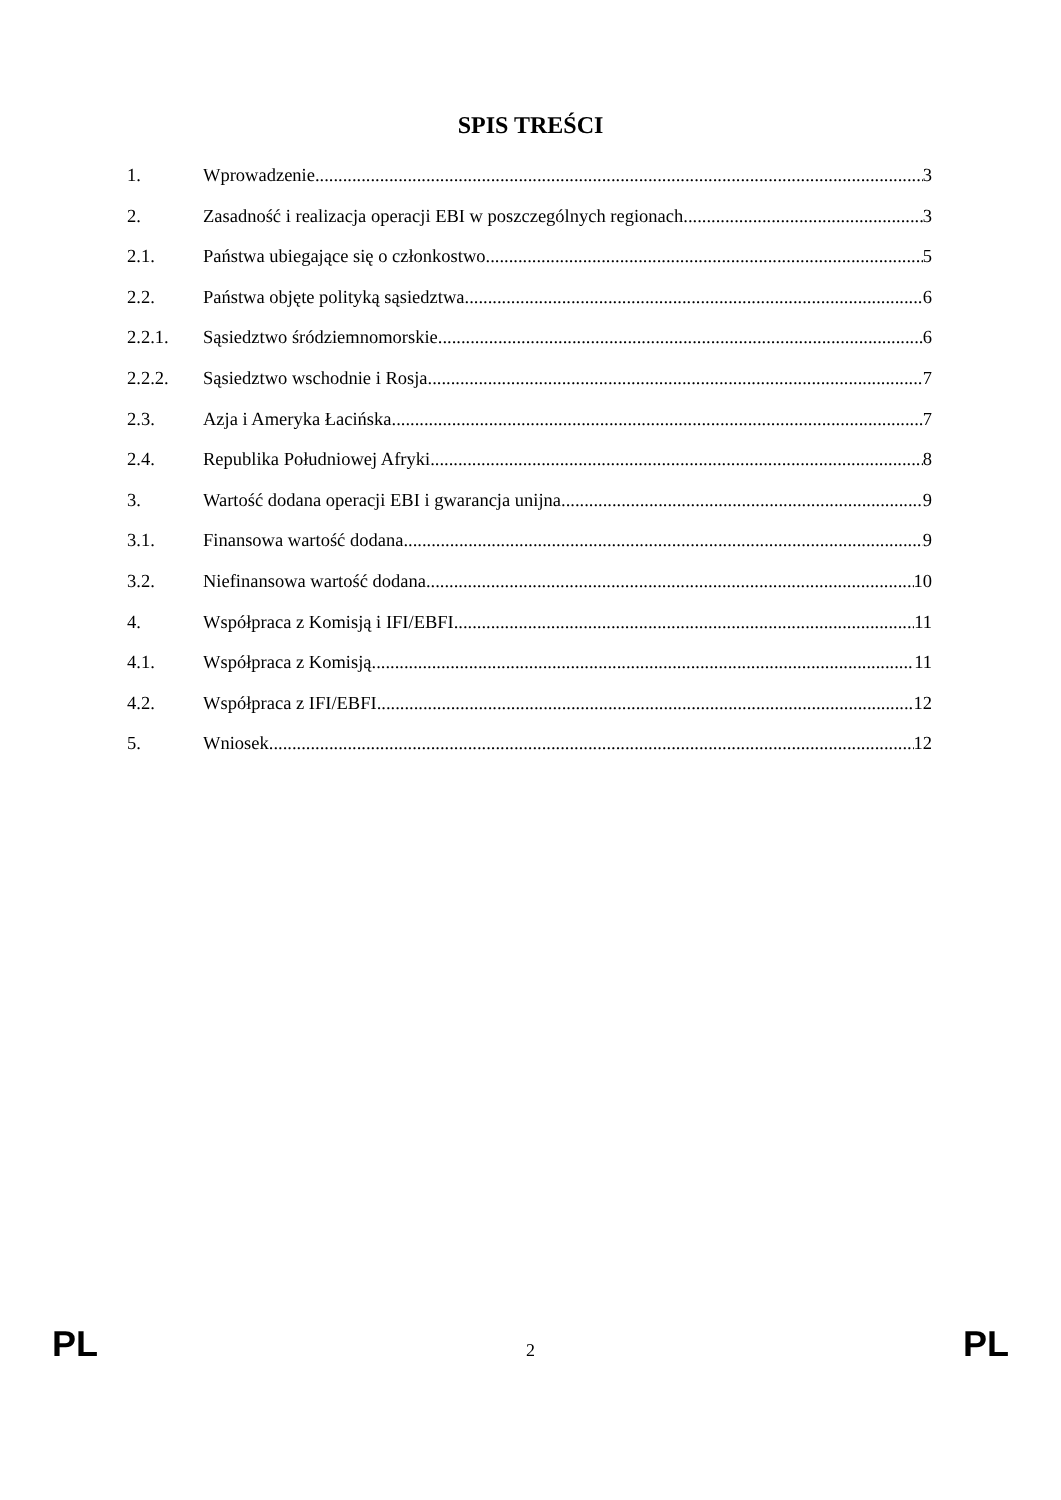SPIS TREŚCI
1. Wprowadzenie 3
2. Zasadność i realizacja operacji EBI w poszczególnych regionach 3
2.1. Państwa ubiegające się o członkostwo 5
2.2. Państwa objęte polityką sąsiedztwa 6
2.2.1. Sąsiedztwo śródziemnomorskie 6
2.2.2. Sąsiedztwo wschodnie i Rosja 7
2.3. Azja i Ameryka Łacińska 7
2.4. Republika Południowej Afryki 8
3. Wartość dodana operacji EBI i gwarancja unijna 9
3.1. Finansowa wartość dodana 9
3.2. Niefinansowa wartość dodana 10
4. Współpraca z Komisją i IFI/EBFI 11
4.1. Współpraca z Komisją 11
4.2. Współpraca z IFI/EBFI 12
5. Wniosek 12
PL 2 PL